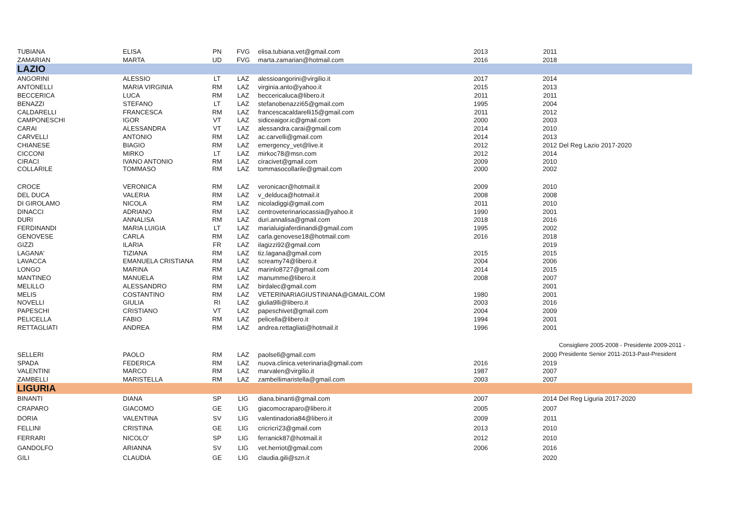| TUBIANA | ELISA | PN | FVG | elisa.tubiana.vet@gmail.com | 2013 | 2011 | |
| ZAMARIAN | MARTA | UD | FVG | marta.zamarian@hotmail.com | 2016 | 2018 | |
| LAZIO | | | | | | | |
| ANGORINI | ALESSIO | LT | LAZ | alessioangorini@virgilio.it | 2017 | 2014 | |
| ANTONELLI | MARIA VIRGINIA | RM | LAZ | virginia.anto@yahoo.it | 2015 | 2013 | |
| BECCERICA | LUCA | RM | LAZ | beccericaluca@libero.it | 2011 | 2011 | |
| BENAZZI | STEFANO | LT | LAZ | stefanobenazzi65@gmail.com | 1995 | 2004 | |
| CALDARELLI | FRANCESCA | RM | LAZ | francescacaldarelli15@gmail.com | 2011 | 2012 | |
| CAMPONESCHI | IGOR | VT | LAZ | sidiceaigor.ic@gmail.com | 2000 | 2003 | |
| CARAI | ALESSANDRA | VT | LAZ | alessandra.carai@gmail.com | 2014 | 2010 | |
| CARVELLI | ANTONIO | RM | LAZ | ac.carvelli@gmail.com | 2014 | 2013 | |
| CHIANESE | BIAGIO | RM | LAZ | emergency_vet@live.it | 2012 | 2012 | Del Reg Lazio 2017-2020 |
| CICCONI | MIRKO | LT | LAZ | mirkoc78@msn.com | 2012 | 2014 | |
| CIRACI | IVANO ANTONIO | RM | LAZ | ciracivet@gmail.com | 2009 | 2010 | |
| COLLARILE | TOMMASO | RM | LAZ | tommasocollarile@gmail.com | 2000 | 2002 | |
| CROCE | VERONICA | RM | LAZ | veronicacr@hotmail.it | 2009 | 2010 | |
| DEL DUCA | VALERIA | RM | LAZ | v_delduca@hotmail.it | 2008 | 2008 | |
| DI GIROLAMO | NICOLA | RM | LAZ | nicoladiggi@gmail.com | 2011 | 2010 | |
| DINACCI | ADRIANO | RM | LAZ | centroveterinariocassia@yahoo.it | 1990 | 2001 | |
| DURI | ANNALISA | RM | LAZ | duri.annalisa@gmail.com | 2018 | 2016 | |
| FERDINANDI | MARIA LUIGIA | LT | LAZ | marialuigiaferdinandi@gmail.com | 1995 | 2002 | |
| GENOVESE | CARLA | RM | LAZ | carla.genovese18@hotmail.com | 2016 | 2018 | |
| GIZZI | ILARIA | FR | LAZ | ilagizzi92@gmail.com | | 2019 | |
| LAGANA' | TIZIANA | RM | LAZ | tiz.lagana@gmail.com | 2015 | 2015 | |
| LAVACCA | EMANUELA CRISTIANA | RM | LAZ | screamy74@libero.it | 2004 | 2006 | |
| LONGO | MARINA | RM | LAZ | marinlo8727@gmail.com | 2014 | 2015 | |
| MANTINEO | MANUELA | RM | LAZ | manumme@libero.it | 2008 | 2007 | |
| MELILLO | ALESSANDRO | RM | LAZ | birdalec@gmail.com | | 2001 | |
| MELIS | COSTANTINO | RM | LAZ | VETERINARIAGIUSTINIANA@GMAIL.COM | 1980 | 2001 | |
| NOVELLI | GIULIA | RI | LAZ | giulia9lli@libero.it | 2003 | 2016 | |
| PAPESCHI | CRISTIANO | VT | LAZ | papeschivet@gmail.com | 2004 | 2009 | |
| PELICELLA | FABIO | RM | LAZ | pelicella@libero.it | 1994 | 2001 | |
| RETTAGLIATI | ANDREA | RM | LAZ | andrea.rettagliati@hotmail.it | 1996 | 2001 | |
| SELLERI | PAOLO | RM | LAZ | paolsell@gmail.com | | 2000 | Consigliere 2005-2008 - Presidente 2009-2011 - Presidente Senior 2011-2013-Past-President |
| SPADA | FEDERICA | RM | LAZ | nuova.clinica.veterinaria@gmail.com | 2016 | 2019 | |
| VALENTINI | MARCO | RM | LAZ | marvalen@virgilio.it | 1987 | 2007 | |
| ZAMBELLI | MARISTELLA | RM | LAZ | zambellimaristella@gmail.com | 2003 | 2007 | |
| LIGURIA | | | | | | | |
| BINANTI | DIANA | SP | LIG | diana.binanti@gmail.com | 2007 | 2014 | Del Reg Liguria 2017-2020 |
| CRAPARO | GIACOMO | GE | LIG | giacomocraparo@libero.it | 2005 | 2007 | |
| DORIA | VALENTINA | SV | LIG | valentinadoria84@libero.it | 2009 | 2011 | |
| FELLINI | CRISTINA | GE | LIG | cricricri23@gmail.com | 2013 | 2010 | |
| FERRARI | NICOLO' | SP | LIG | ferranick87@hotmail.it | 2012 | 2010 | |
| GANDOLFO | ARIANNA | SV | LIG | vet.herriot@gmail.com | 2006 | 2016 | |
| GILI | CLAUDIA | GE | LIG | claudia.gili@szn.it | | 2020 | |